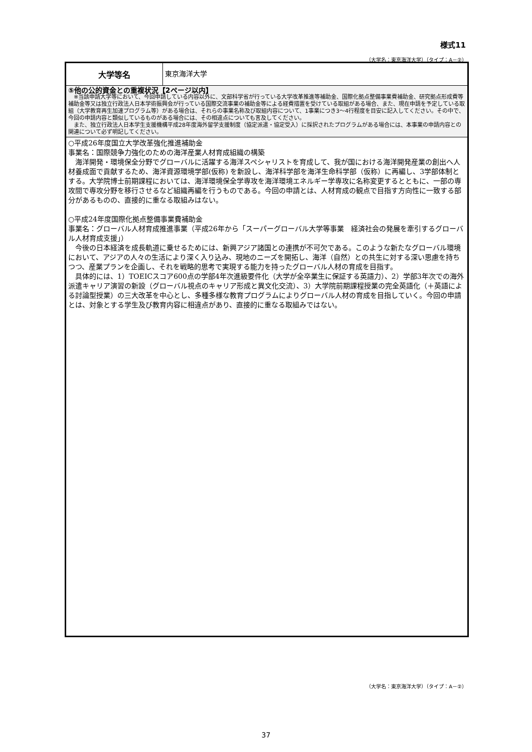様式11
（大学名：東京海洋大学）（タイプ：A－②）
| 大学等名 | 東京海洋大学 |
| ⑤他の公的資金との重複状況【2ページ以内】 ※当該申請大学等において、今回申請している内容以外に、文部科学省が行っている大学改革推進等補助金、国際化拠点整備事業費補助金、研究拠点形成費等補助金等又は独立行政法人日本学術振興会が行っている国際交流事業の補助金等による経費措置を受けている取組がある場合、また、現在申請を予定している取組（大学教育再生加速プログラム等）がある場合は、それらの事業名称及び取組内容について、1事業につき3～4行程度を目安に記入してください。その中で、今回の申請内容と類似しているものがある場合には、その相違点についても言及してください。 また、独立行政法人日本学生支援機構平成28年度海外留学支援制度（協定派遣・協定受入）に採択されたプログラムがある場合には、本事業の申請内容との関連について必ず明記してください。 | |
| ○平成26年度国立大学改革強化推進補助金 事業名：国際競争力強化のための海洋産業人材育成組織の構築 海洋開発・環境保全分野でグローバルに活躍する海洋スペシャリストを育成して、我が国における海洋開発産業の創出へ人材養成面で貢献するため、海洋資源環境学部(仮称) を新設し、海洋科学部を海洋生命科学部（仮称）に再編し、3学部体制とする。大学院博士前期課程においては、海洋環境保全学専攻を海洋環境エネルギー学専攻に名称変更するとともに、一部の専攻間で専攻分野を移行させるなど組織再編を行うものである。今回の申請とは、人材育成の観点で目指す方向性に一致する部分があるものの、直接的に重なる取組みはない。 ○平成24年度国際化拠点整備事業費補助金 事業名：グローバル人材育成推進事業（平成26年から「スーパーグローバル大学等事業 経済社会の発展を牽引するグローバル人材育成支援」） 今後の日本経済を成長軌道に乗せるためには、新興アジア諸国との連携が不可欠である。このような新たなグローバル環境において、アジアの人々の生活により深く入り込み、現地のニーズを開拓し、海洋（自然）との共生に対する深い思慮を持ちつつ、産業プランを企画し、それを戦略的思考で実現する能力を持ったグローバル人材の育成を目指す。 具体的には、1）TOEICスコア600点の学部4年次進級要件化（大学が全卒業生に保証する英語力）、2）学部3年次での海外派遣キャリア演習の新設（グローバル視点のキャリア形成と異文化交流）、3）大学院前期課程授業の完全英語化（＋英語による討論型授業）の三大改革を中心とし、多種多様な教育プログラムによりグローバル人材の育成を目指していく。今回の申請とは、対象とする学生及び教育内容に相違点があり、直接的に重なる取組みではない。 | |
（大学名：東京海洋大学）（タイプ：A－②）
37